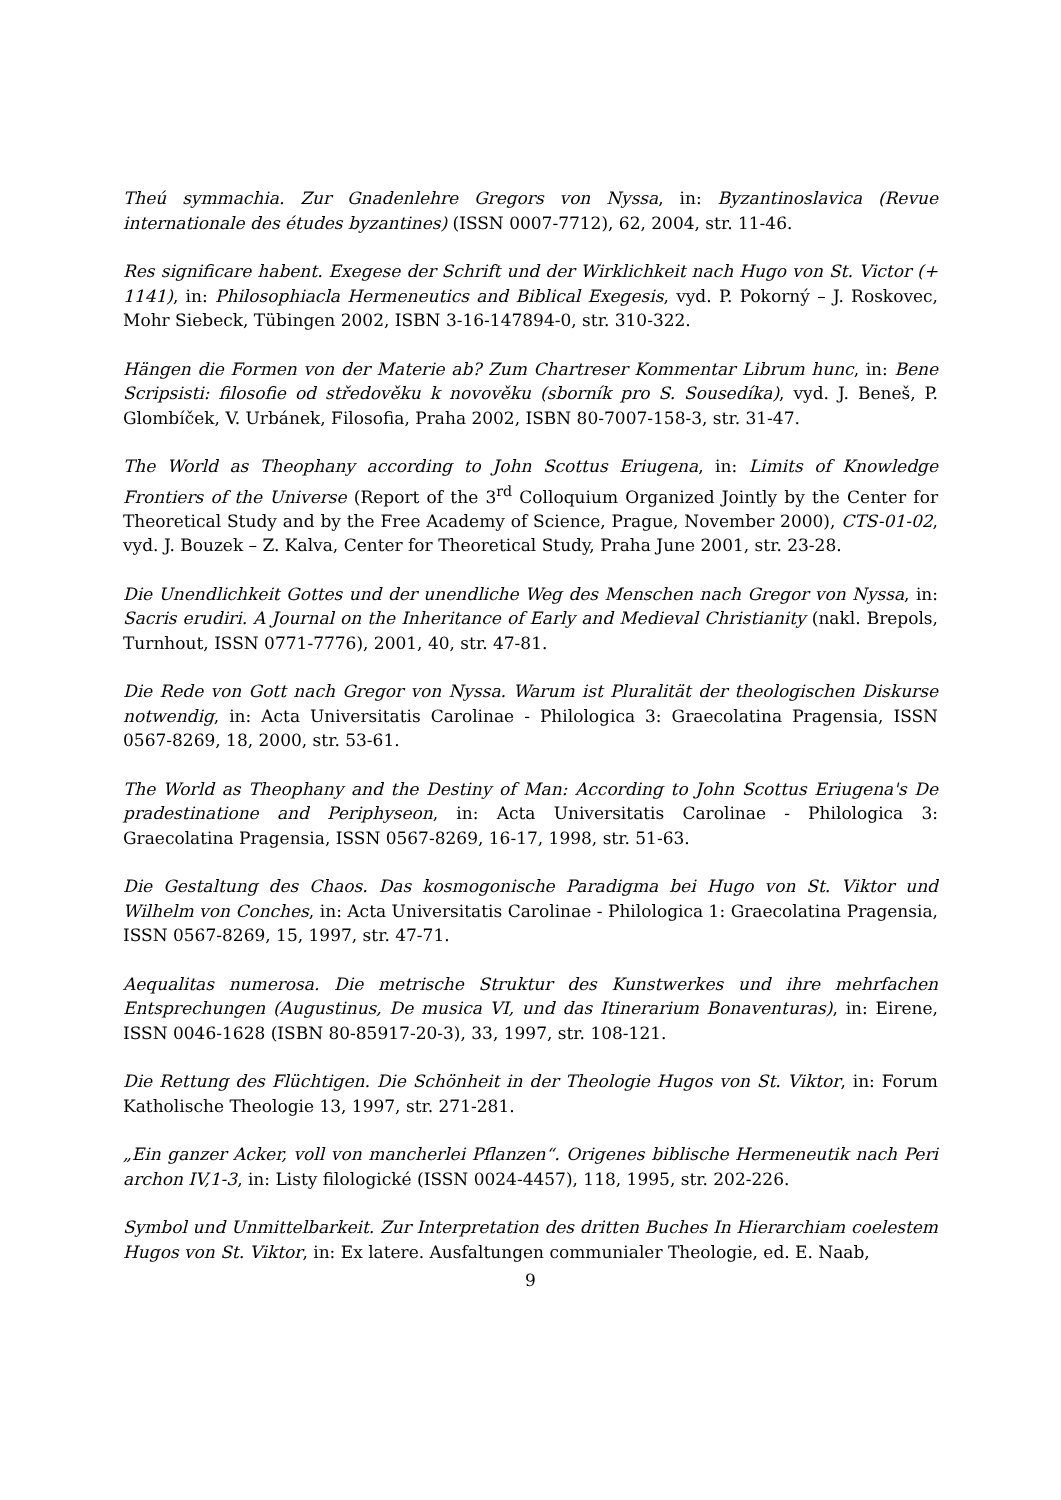Theú symmachia. Zur Gnadenlehre Gregors von Nyssa, in: Byzantinoslavica (Revue internationale des études byzantines) (ISSN 0007-7712), 62, 2004, str. 11-46.
Res significare habent. Exegese der Schrift und der Wirklichkeit nach Hugo von St. Victor (+ 1141), in: Philosophiacla Hermeneutics and Biblical Exegesis, vyd. P. Pokorný – J. Roskovec, Mohr Siebeck, Tübingen 2002, ISBN 3-16-147894-0, str. 310-322.
Hängen die Formen von der Materie ab? Zum Chartreser Kommentar Librum hunc, in: Bene Scripsisti: filosofie od středověku k novověku (sborník pro S. Sousedíka), vyd. J. Beneš, P. Glombíček, V. Urbánek, Filosofia, Praha 2002, ISBN 80-7007-158-3, str. 31-47.
The World as Theophany according to John Scottus Eriugena, in: Limits of Knowledge Frontiers of the Universe (Report of the 3<sup>rd</sup> Colloquium Organized Jointly by the Center for Theoretical Study and by the Free Academy of Science, Prague, November 2000), CTS-01-02, vyd. J. Bouzek – Z. Kalva, Center for Theoretical Study, Praha June 2001, str. 23-28.
Die Unendlichkeit Gottes und der unendliche Weg des Menschen nach Gregor von Nyssa, in: Sacris erudiri. A Journal on the Inheritance of Early and Medieval Christianity (nakl. Brepols, Turnhout, ISSN 0771-7776), 2001, 40, str. 47-81.
Die Rede von Gott nach Gregor von Nyssa. Warum ist Pluralität der theologischen Diskurse notwendig, in: Acta Universitatis Carolinae - Philologica 3: Graecolatina Pragensia, ISSN 0567-8269, 18, 2000, str. 53-61.
The World as Theophany and the Destiny of Man: According to John Scottus Eriugena's De pradestinatione and Periphyseon, in: Acta Universitatis Carolinae - Philologica 3: Graecolatina Pragensia, ISSN 0567-8269, 16-17, 1998, str. 51-63.
Die Gestaltung des Chaos. Das kosmogonische Paradigma bei Hugo von St. Viktor und Wilhelm von Conches, in: Acta Universitatis Carolinae - Philologica 1: Graecolatina Pragensia, ISSN 0567-8269, 15, 1997, str. 47-71.
Aequalitas numerosa. Die metrische Struktur des Kunstwerkes und ihre mehrfachen Entsprechungen (Augustinus, De musica VI, und das Itinerarium Bonaventuras), in: Eirene, ISSN 0046-1628 (ISBN 80-85917-20-3), 33, 1997, str. 108-121.
Die Rettung des Flüchtigen. Die Schönheit in der Theologie Hugos von St. Viktor, in: Forum Katholische Theologie 13, 1997, str. 271-281.
„Ein ganzer Acker, voll von mancherlei Pflanzen“. Origenes biblische Hermeneutik nach Peri archon IV,1-3, in: Listy filologické (ISSN 0024-4457), 118, 1995, str. 202-226.
Symbol und Unmittelbarkeit. Zur Interpretation des dritten Buches In Hierarchiam coelestem Hugos von St. Viktor, in: Ex latere. Ausfaltungen communialer Theologie, ed. E. Naab,
9